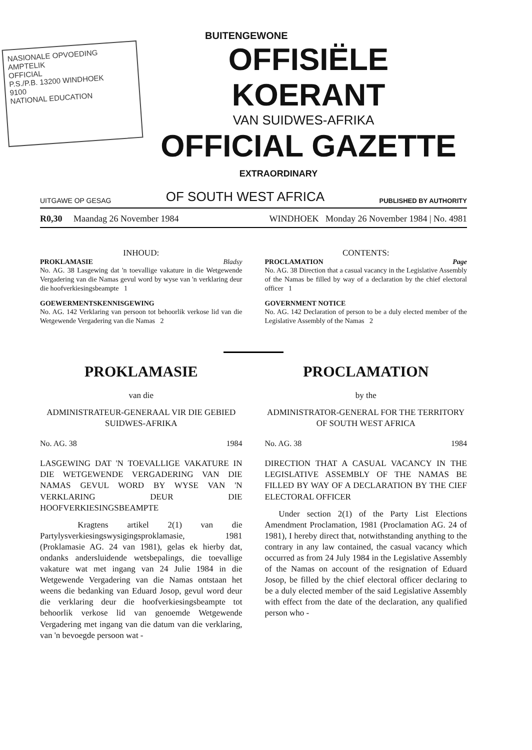NASIONALE OPVOEDING
AMPTELIK
OFFICIAL
P.S./P.B. 13200 WINDHOEK
9100
NATIONAL EDUCATION
BUITENGEWONE
OFFISIËLE KOERANT
VAN SUIDWES-AFRIKA
OFFICIAL GAZETTE
EXTRAORDINARY
UITGAWE OP GESAG OF SOUTH WEST AFRICA PUBLISHED BY AUTHORITY
R0,30 Maandag 26 November 1984 WINDHOEK Monday 26 November 1984 | No. 4981
INHOUD:
PROKLAMASIE Bladsy
No. AG. 38 Lasgewing dat 'n toevallige vakature in die Wetgewende Vergadering van die Namas gevul word by wyse van 'n verklaring deur die hoofverkiesingsbeampte 1
GOEWERMENTSKENNISGEWING
No. AG. 142 Verklaring van persoon tot behoorlik verkose lid van die Wetgewende Vergadering van die Namas 2
CONTENTS:
PROCLAMATION Page
No. AG. 38 Direction that a casual vacancy in the Legislative Assembly of the Namas be filled by way of a declaration by the chief electoral officer 1
GOVERNMENT NOTICE
No. AG. 142 Declaration of person to be a duly elected member of the Legislative Assembly of the Namas 2
PROKLAMASIE
van die
ADMINISTRATEUR-GENERAAL VIR DIE GEBIED SUIDWES-AFRIKA
No. AG. 38 1984
LASGEWING DAT 'N TOEVALLIGE VAKATURE IN DIE WETGEWENDE VERGADERING VAN DIE NAMAS GEVUL WORD BY WYSE VAN 'N VERKLARING DEUR DIE HOOFVERKIESINGSBEAMPTE
Kragtens artikel 2(1) van die Partylysverkiesingswysigingsproklamasie, 1981 (Proklamasie AG. 24 van 1981), gelas ek hierby dat, ondanks andersluidende wetsbepalings, die toevallige vakature wat met ingang van 24 Julie 1984 in die Wetgewende Vergadering van die Namas ontstaan het weens die bedanking van Eduard Josop, gevul word deur die verklaring deur die hoofverkiesingsbeampte tot behoorlik verkose lid van genoemde Wetgewende Vergadering met ingang van die datum van die verklaring, van 'n bevoegde persoon wat -
PROCLAMATION
by the
ADMINISTRATOR-GENERAL FOR THE TERRITORY OF SOUTH WEST AFRICA
No. AG. 38 1984
DIRECTION THAT A CASUAL VACANCY IN THE LEGISLATIVE ASSEMBLY OF THE NAMAS BE FILLED BY WAY OF A DECLARATION BY THE CIEF ELECTORAL OFFICER
Under section 2(1) of the Party List Elections Amendment Proclamation, 1981 (Proclamation AG. 24 of 1981), I hereby direct that, notwithstanding anything to the contrary in any law contained, the casual vacancy which occurred as from 24 July 1984 in the Legislative Assembly of the Namas on account of the resignation of Eduard Josop, be filled by the chief electoral officer declaring to be a duly elected member of the said Legislative Assembly with effect from the date of the declaration, any qualified person who -